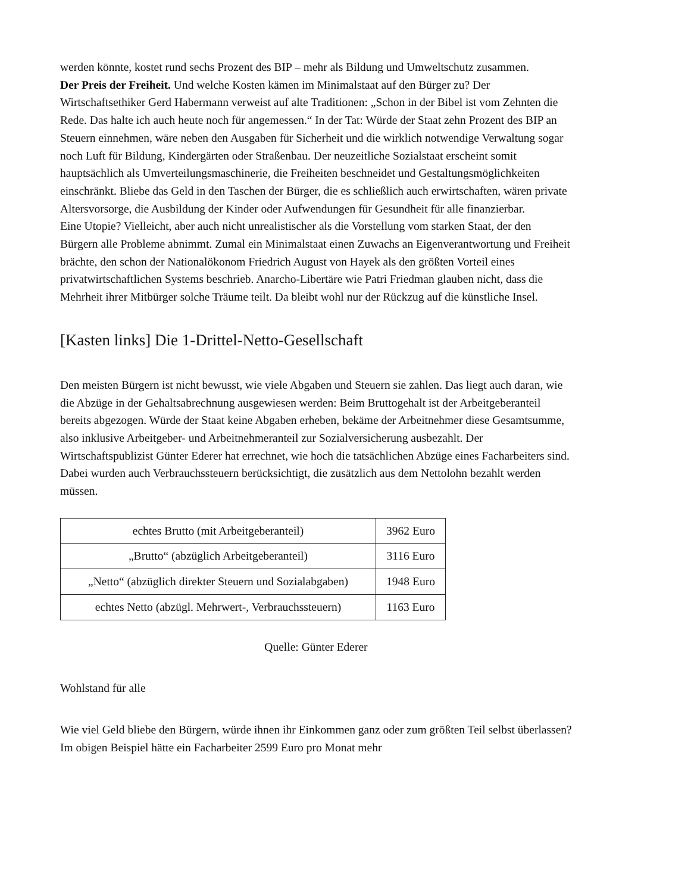werden könnte, kostet rund sechs Prozent des BIP – mehr als Bildung und Umweltschutz zusammen.
Der Preis der Freiheit. Und welche Kosten kämen im Minimalstaat auf den Bürger zu? Der Wirtschaftsethiker Gerd Habermann verweist auf alte Traditionen: „Schon in der Bibel ist vom Zehnten die Rede. Das halte ich auch heute noch für angemessen.“ In der Tat: Würde der Staat zehn Prozent des BIP an Steuern einnehmen, wäre neben den Ausgaben für Sicherheit und die wirklich notwendige Verwaltung sogar noch Luft für Bildung, Kindergärten oder Straßenbau. Der neuzeitliche Sozialstaat erscheint somit hauptsächlich als Umverteilungsmaschinerie, die Freiheiten beschneidet und Gestaltungsmöglichkeiten einschränkt. Bliebe das Geld in den Taschen der Bürger, die es schließlich auch erwirtschaften, wären private Altersvorsorge, die Ausbildung der Kinder oder Aufwendungen für Gesundheit für alle finanzierbar.
Eine Utopie? Vielleicht, aber auch nicht unrealistischer als die Vorstellung vom starken Staat, der den Bürgern alle Probleme abnimmt. Zumal ein Minimalstaat einen Zuwachs an Eigenverantwortung und Freiheit brächte, den schon der Nationalökonom Friedrich August von Hayek als den größten Vorteil eines privatwirtschaftlichen Systems beschrieb. Anarcho-Libertäre wie Patri Friedman glauben nicht, dass die Mehrheit ihrer Mitbürger solche Träume teilt. Da bleibt wohl nur der Rückzug auf die künstliche Insel.
[Kasten links] Die 1-Drittel-Netto-Gesellschaft
Den meisten Bürgern ist nicht bewusst, wie viele Abgaben und Steuern sie zahlen. Das liegt auch daran, wie die Abzüge in der Gehaltsabrechnung ausgewiesen werden: Beim Bruttogehalt ist der Arbeitgeberanteil bereits abgezogen. Würde der Staat keine Abgaben erheben, bekäme der Arbeitnehmer diese Gesamtsumme, also inklusive Arbeitgeber- und Arbeitnehmeranteil zur Sozialversicherung ausbezahlt. Der Wirtschaftspublizist Günter Ederer hat errechnet, wie hoch die tatsächlichen Abzüge eines Facharbeiters sind. Dabei wurden auch Verbrauchssteuern berücksichtigt, die zusätzlich aus dem Nettolohn bezahlt werden müssen.
| echtes Brutto (mit Arbeitgeberanteil) | 3962 Euro |
| „Brutto“ (abzüglich Arbeitgeberanteil) | 3116 Euro |
| „Netto“ (abzüglich direkter Steuern und Sozialabgaben) | 1948 Euro |
| echtes Netto (abzügl. Mehrwert-, Verbrauchssteuern) | 1163 Euro |
Quelle: Günter Ederer
Wohlstand für alle
Wie viel Geld bliebe den Bürgern, würde ihnen ihr Einkommen ganz oder zum größten Teil selbst überlassen? Im obigen Beispiel hätte ein Facharbeiter 2599 Euro pro Monat mehr